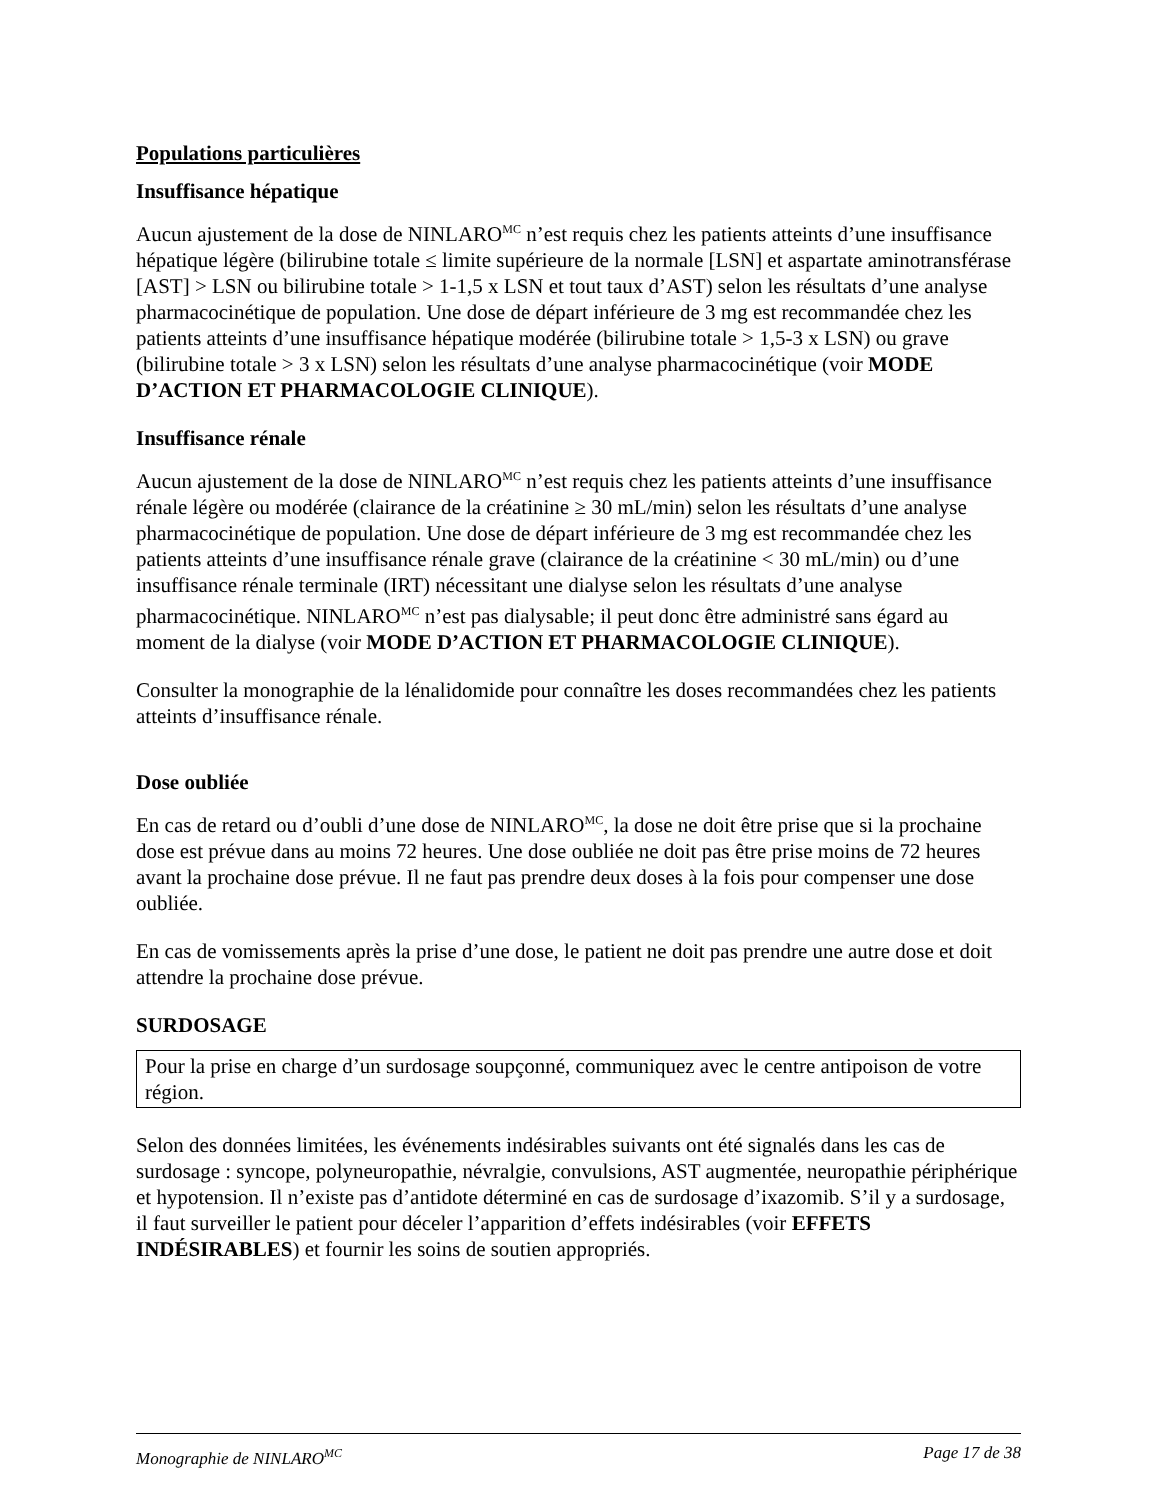Populations particulières
Insuffisance hépatique
Aucun ajustement de la dose de NINLARO<sup>MC</sup> n’est requis chez les patients atteints d’une insuffisance hépatique légère (bilirubine totale ≤ limite supérieure de la normale [LSN] et aspartate aminotransférase [AST] > LSN ou bilirubine totale > 1-1,5 x LSN et tout taux d’AST) selon les résultats d’une analyse pharmacocinétique de population. Une dose de départ inférieure de 3 mg est recommandée chez les patients atteints d’une insuffisance hépatique modérée (bilirubine totale > 1,5-3 x LSN) ou grave (bilirubine totale > 3 x LSN) selon les résultats d’une analyse pharmacocinétique (voir MODE D’ACTION ET PHARMACOLOGIE CLINIQUE).
Insuffisance rénale
Aucun ajustement de la dose de NINLARO<sup>MC</sup> n’est requis chez les patients atteints d’une insuffisance rénale légère ou modérée (clairance de la créatinine ≥ 30 mL/min) selon les résultats d’une analyse pharmacocinétique de population. Une dose de départ inférieure de 3 mg est recommandée chez les patients atteints d’une insuffisance rénale grave (clairance de la créatinine < 30 mL/min) ou d’une insuffisance rénale terminale (IRT) nécessitant une dialyse selon les résultats d’une analyse pharmacocinétique. NINLARO<sup>MC</sup> n’est pas dialysable; il peut donc être administré sans égard au moment de la dialyse (voir MODE D’ACTION ET PHARMACOLOGIE CLINIQUE).
Consulter la monographie de la lénalidomide pour connaître les doses recommandées chez les patients atteints d’insuffisance rénale.
Dose oubliée
En cas de retard ou d’oubli d’une dose de NINLARO<sup>MC</sup>, la dose ne doit être prise que si la prochaine dose est prévue dans au moins 72 heures. Une dose oubliée ne doit pas être prise moins de 72 heures avant la prochaine dose prévue. Il ne faut pas prendre deux doses à la fois pour compenser une dose oubliée.
En cas de vomissements après la prise d’une dose, le patient ne doit pas prendre une autre dose et doit attendre la prochaine dose prévue.
SURDOSAGE
Pour la prise en charge d’un surdosage soupçonné, communiquez avec le centre antipoison de votre région.
Selon des données limitées, les événements indésirables suivants ont été signalés dans les cas de surdosage : syncope, polyneuropathie, névralgie, convulsions, AST augmentée, neuropathie périphérique et hypotension. Il n’existe pas d’antidote déterminé en cas de surdosage d’ixazomib. S’il y a surdosage, il faut surveiller le patient pour déceler l’apparition d’effets indésirables (voir EFFETS INDÉSIRABLES) et fournir les soins de soutien appropriés.
Monographie de NINLARO<sup>MC</sup> Page 17 de 38